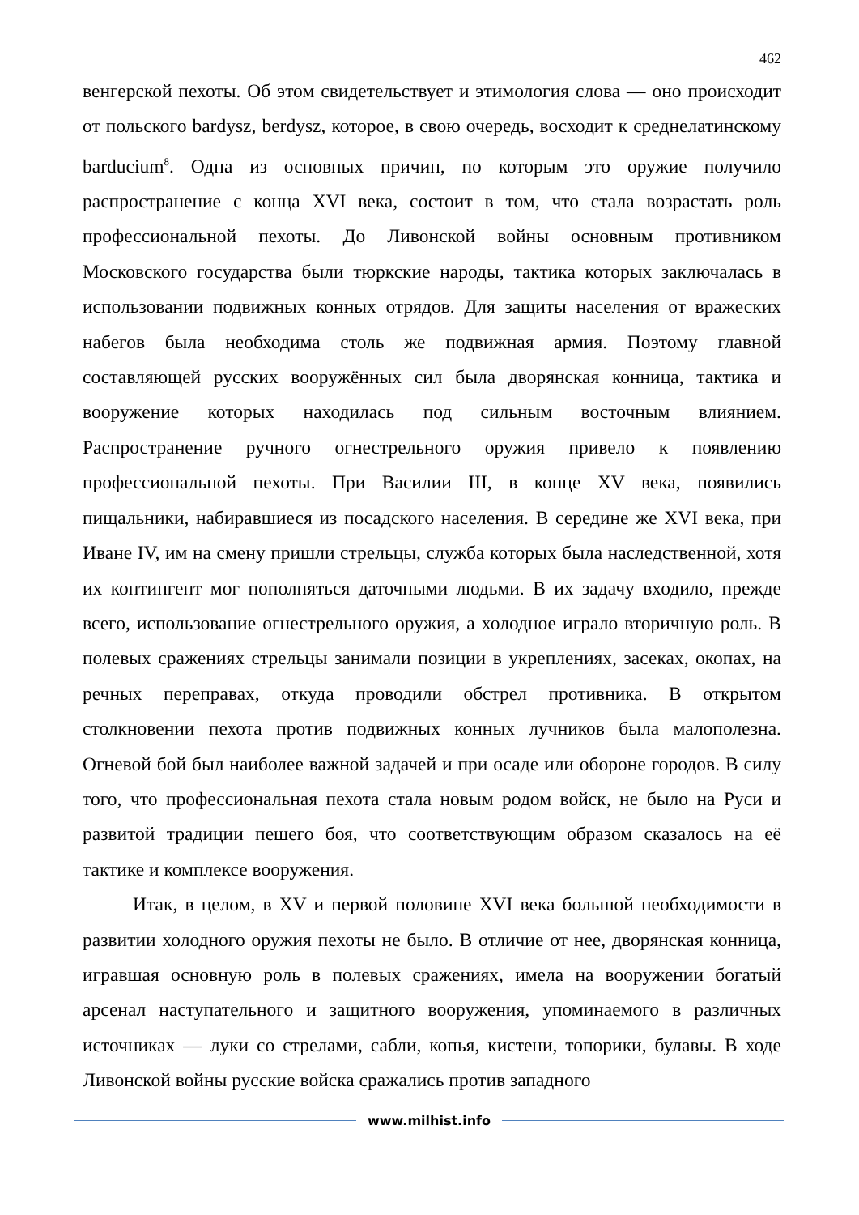462
венгерской пехоты. Об этом свидетельствует и этимология слова — оно происходит от польского bardysz, berdysz, которое, в свою очередь, восходит к среднелатинскому barducium<sup>8</sup>. Одна из основных причин, по которым это оружие получило распространение с конца XVI века, состоит в том, что стала возрастать роль профессиональной пехоты. До Ливонской войны основным противником Московского государства были тюркские народы, тактика которых заключалась в использовании подвижных конных отрядов. Для защиты населения от вражеских набегов была необходима столь же подвижная армия. Поэтому главной составляющей русских вооружённых сил была дворянская конница, тактика и вооружение которых находилась под сильным восточным влиянием. Распространение ручного огнестрельного оружия привело к появлению профессиональной пехоты. При Василии III, в конце XV века, появились пищальники, набиравшиеся из посадского населения. В середине же XVI века, при Иване IV, им на смену пришли стрельцы, служба которых была наследственной, хотя их контингент мог пополняться даточными людьми. В их задачу входило, прежде всего, использование огнестрельного оружия, а холодное играло вторичную роль. В полевых сражениях стрельцы занимали позиции в укреплениях, засеках, окопах, на речных переправах, откуда проводили обстрел противника. В открытом столкновении пехота против подвижных конных лучников была малополезна. Огневой бой был наиболее важной задачей и при осаде или обороне городов. В силу того, что профессиональная пехота стала новым родом войск, не было на Руси и развитой традиции пешего боя, что соответствующим образом сказалось на её тактике и комплексе вооружения.
Итак, в целом, в XV и первой половине XVI века большой необходимости в развитии холодного оружия пехоты не было. В отличие от нее, дворянская конница, игравшая основную роль в полевых сражениях, имела на вооружении богатый арсенал наступательного и защитного вооружения, упоминаемого в различных источниках — луки со стрелами, сабли, копья, кистени, топорики, булавы. В ходе Ливонской войны русские войска сражались против западного
www.milhist.info